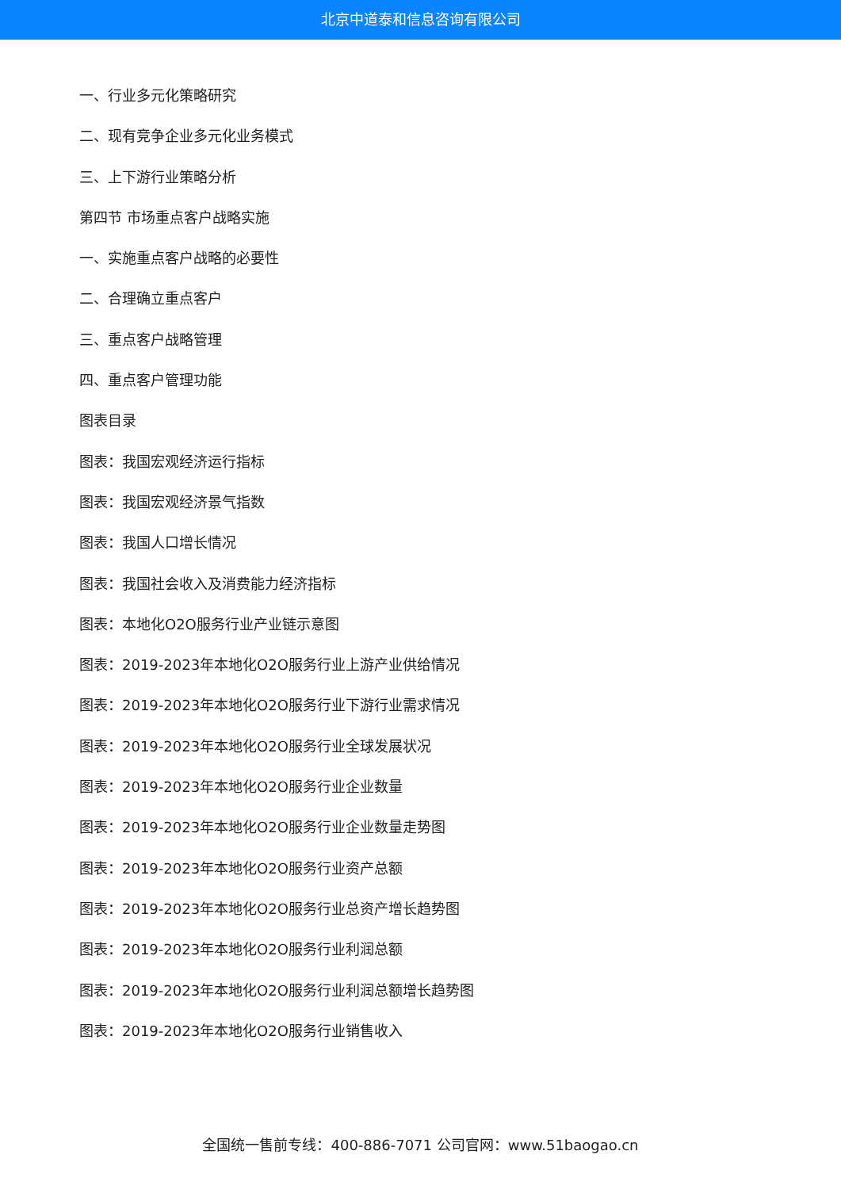北京中道泰和信息咨询有限公司
一、行业多元化策略研究
二、现有竞争企业多元化业务模式
三、上下游行业策略分析
第四节 市场重点客户战略实施
一、实施重点客户战略的必要性
二、合理确立重点客户
三、重点客户战略管理
四、重点客户管理功能
图表目录
图表：我国宏观经济运行指标
图表：我国宏观经济景气指数
图表：我国人口增长情况
图表：我国社会收入及消费能力经济指标
图表：本地化O2O服务行业产业链示意图
图表：2019-2023年本地化O2O服务行业上游产业供给情况
图表：2019-2023年本地化O2O服务行业下游行业需求情况
图表：2019-2023年本地化O2O服务行业全球发展状况
图表：2019-2023年本地化O2O服务行业企业数量
图表：2019-2023年本地化O2O服务行业企业数量走势图
图表：2019-2023年本地化O2O服务行业资产总额
图表：2019-2023年本地化O2O服务行业总资产增长趋势图
图表：2019-2023年本地化O2O服务行业利润总额
图表：2019-2023年本地化O2O服务行业利润总额增长趋势图
图表：2019-2023年本地化O2O服务行业销售收入
全国统一售前专线：400-886-7071 公司官网：www.51baogao.cn